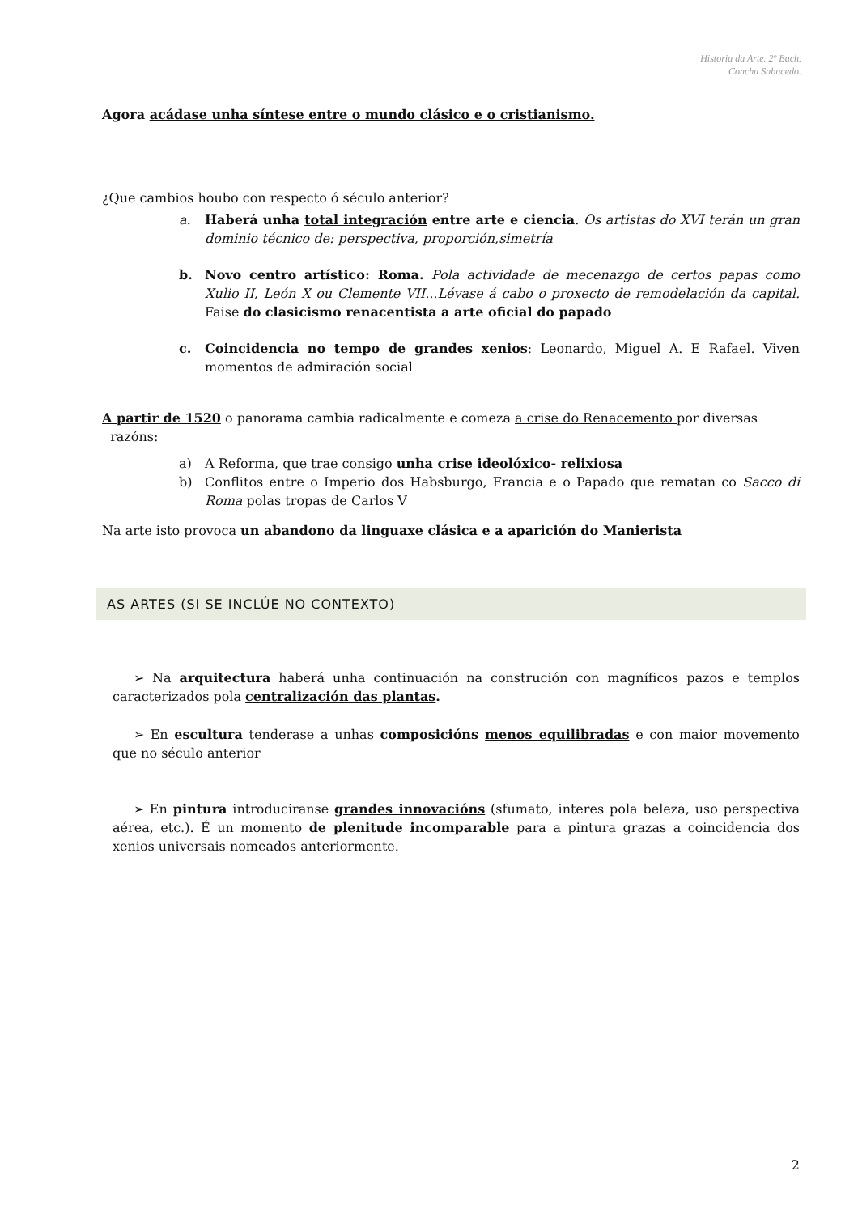Historia da Arte. 2º Bach.
Concha Sabucedo.
Agora acádase unha síntese entre o mundo clásico e o cristianismo.
¿Que cambios houbo con respecto ó século anterior?
a. Haberá unha total integración entre arte e ciencia. Os artistas do XVI terán un gran dominio técnico de: perspectiva, proporción,simetría
b. Novo centro artístico: Roma. Pola actividade de mecenazgo de certos papas como Xulio II, León X ou Clemente VII...Lévase á cabo o proxecto de remodelación da capital. Faise do clasicismo renacentista a arte oficial do papado
c. Coincidencia no tempo de grandes xenios: Leonardo, Miguel A. E Rafael. Viven momentos de admiración social
A partir de 1520 o panorama cambia radicalmente e comeza a crise do Renacemento por diversas
razóns:
a) A Reforma, que trae consigo unha crise ideolóxico- relixiosa
b) Conflitos entre o Imperio dos Habsburgo, Francia e o Papado que rematan co Sacco di Roma polas tropas de Carlos V
Na arte isto provoca un abandono da linguaxe clásica e a aparición do Manierista
AS ARTES (SI SE INCLÚE NO CONTEXTO)
➢ Na arquitectura haberá unha continuación na construción con magníficos pazos e templos caracterizados pola centralización das plantas.
➢ En escultura tenderase a unhas composicións menos equilibradas e con maior movemento que no século anterior
➢ En pintura introduciranse grandes innovacións (sfumato, interes pola beleza, uso perspectiva aérea, etc.). É un momento de plenitude incomparable para a pintura grazas a coincidencia dos xenios universais nomeados anteriormente.
2